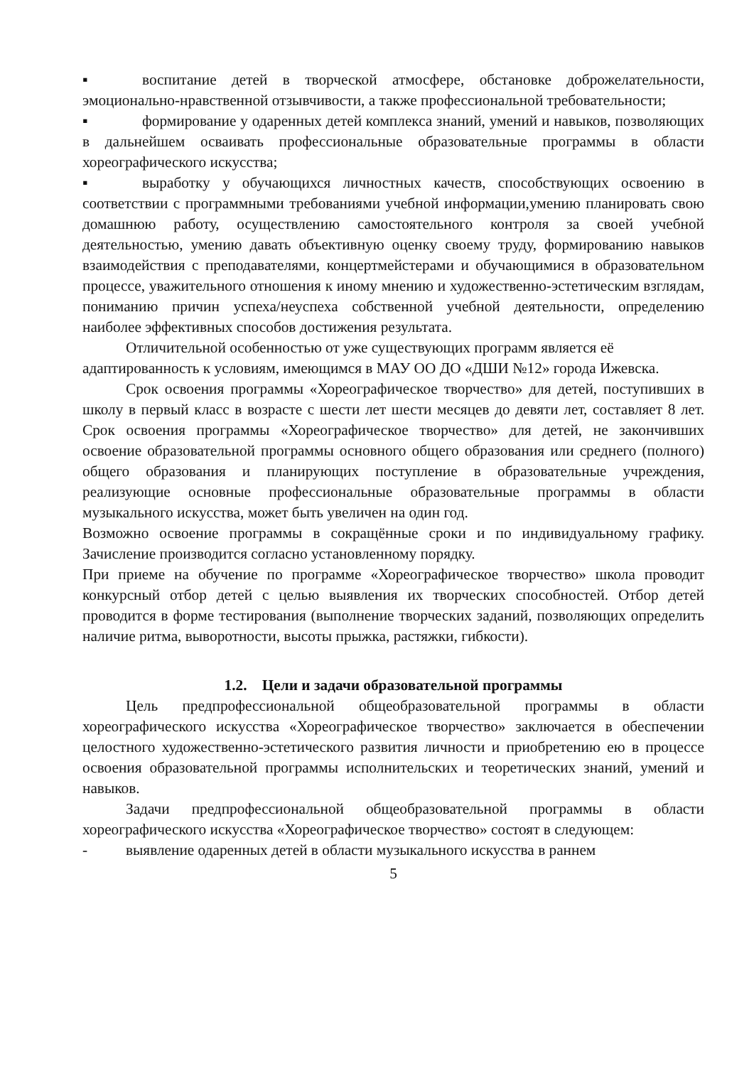▪ воспитание детей в творческой атмосфере, обстановке доброжелательности, эмоционально-нравственной отзывчивости, а также профессиональной требовательности;
▪ формирование у одаренных детей комплекса знаний, умений и навыков, позволяющих в дальнейшем осваивать профессиональные образовательные программы в области хореографического искусства;
▪ выработку у обучающихся личностных качеств, способствующих освоению в соответствии с программными требованиями учебной информации,умению планировать свою домашнюю работу, осуществлению самостоятельного контроля за своей учебной деятельностью, умению давать объективную оценку своему труду, формированию навыков взаимодействия с преподавателями, концертмейстерами и обучающимися в образовательном процессе, уважительного отношения к иному мнению и художественно-эстетическим взглядам, пониманию причин успеха/неуспеха собственной учебной деятельности, определению наиболее эффективных способов достижения результата.
Отличительной особенностью от уже существующих программ является её адаптированность к условиям, имеющимся в МАУ ОО ДО «ДШИ №12» города Ижевска.
Срок освоения программы «Хореографическое творчество» для детей, поступивших в школу в первый класс в возрасте с шести лет шести месяцев до девяти лет, составляет 8 лет. Срок освоения программы «Хореографическое творчество» для детей, не закончивших освоение образовательной программы основного общего образования или среднего (полного) общего образования и планирующих поступление в образовательные учреждения, реализующие основные профессиональные образовательные программы в области музыкального искусства, может быть увеличен на один год.
Возможно освоение программы в сокращённые сроки и по индивидуальному графику. Зачисление производится согласно установленному порядку.
При приеме на обучение по программе «Хореографическое творчество» школа проводит конкурсный отбор детей с целью выявления их творческих способностей. Отбор детей проводится в форме тестирования (выполнение творческих заданий, позволяющих определить наличие ритма, выворотности, высоты прыжка, растяжки, гибкости).
1.2. Цели и задачи образовательной программы
Цель предпрофессиональной общеобразовательной программы в области хореографического искусства «Хореографическое творчество» заключается в обеспечении целостного художественно-эстетического развития личности и приобретению ею в процессе освоения образовательной программы исполнительских и теоретических знаний, умений и навыков.
Задачи предпрофессиональной общеобразовательной программы в области хореографического искусства «Хореографическое творчество» состоят в следующем:
- выявление одаренных детей в области музыкального искусства в раннем
5